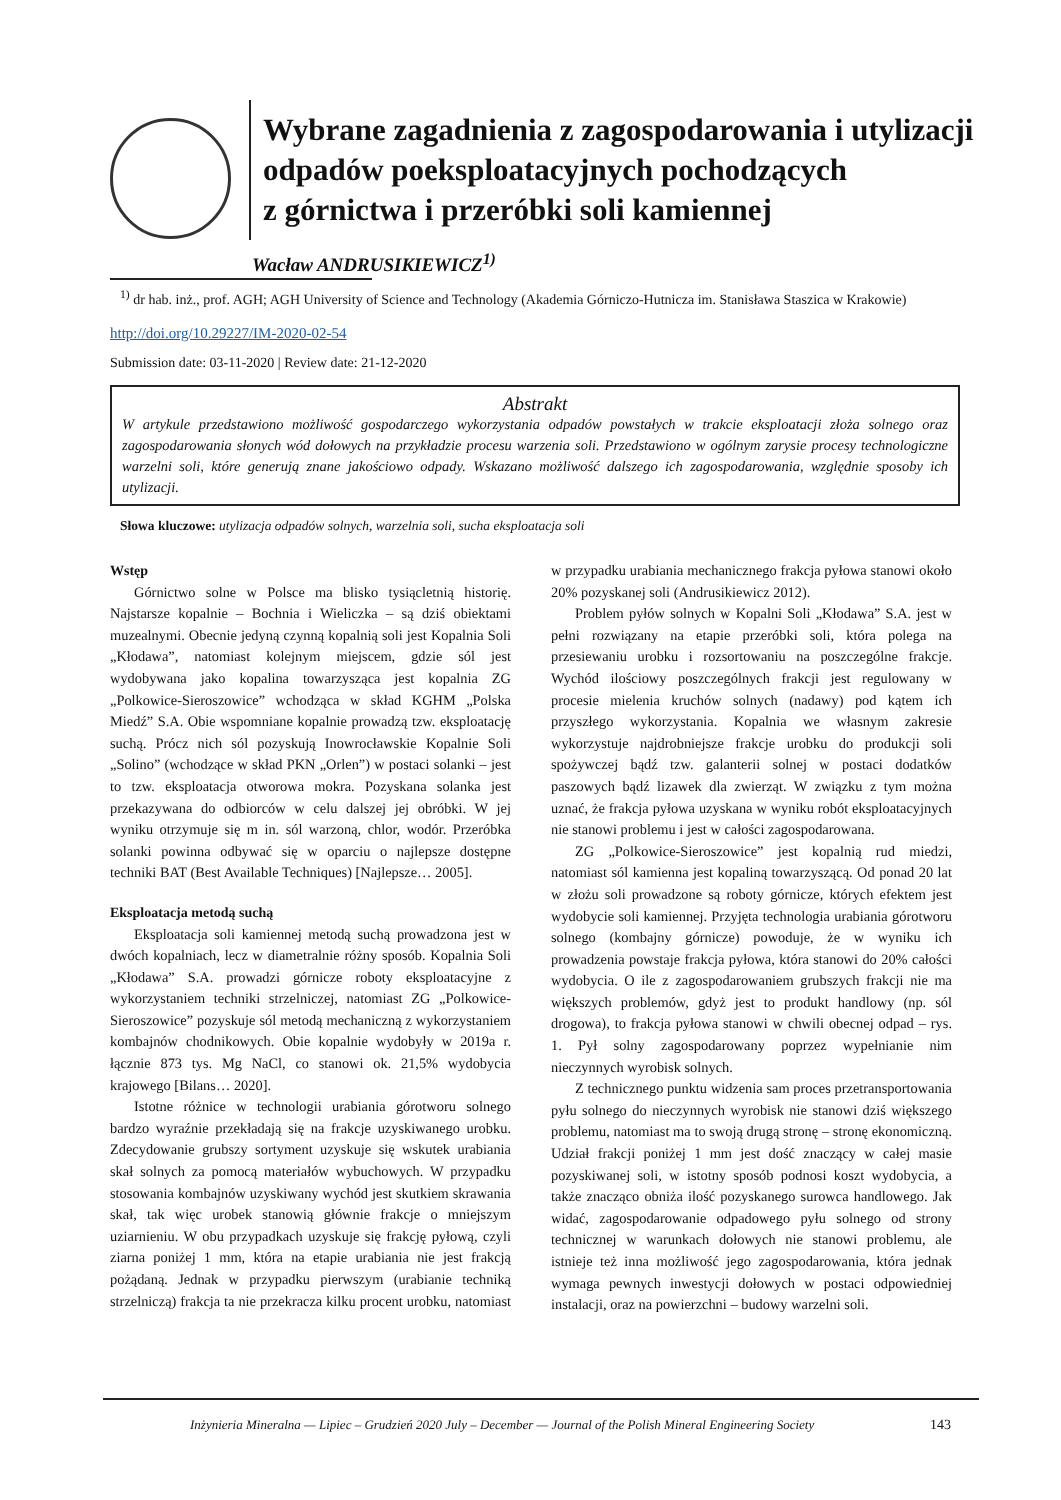Wybrane zagadnienia z zagospodarowania i utylizacji
odpadów poeksploatacyjnych pochodzących
z górnictwa i przeróbki soli kamiennej
Wacław ANDRUSIKIEWICZ<sup>1)</sup>
<sup>1)</sup> dr hab. inż., prof. AGH; AGH University of Science and Technology (Akademia Górniczo-Hutnicza im. Stanisława Staszica w Krakowie)
http://doi.org/10.29227/IM-2020-02-54
Submission date: 03-11-2020 | Review date: 21-12-2020
Abstrakt
W artykule przedstawiono możliwość gospodarczego wykorzystania odpadów powstałych w trakcie eksploatacji złoża solnego oraz zagospodarowania słonych wód dołowych na przykładzie procesu warzenia soli. Przedstawiono w ogólnym zarysie procesy technologiczne warzelni soli, które generują znane jakościowo odpady. Wskazano możliwość dalszego ich zagospodarowania, względnie sposoby ich utylizacji.
Słowa kluczowe: utylizacja odpadów solnych, warzelnia soli, sucha eksploatacja soli
Wstęp
Górnictwo solne w Polsce ma blisko tysiącletnią historię. Najstarsze kopalnie – Bochnia i Wieliczka – są dziś obiektami muzealnymi. Obecnie jedyną czynną kopalnią soli jest Kopalnia Soli „Kłodawa”, natomiast kolejnym miejscem, gdzie sól jest wydobywana jako kopalina towarzysząca jest kopalnia ZG „Polkowice-Sieroszowice” wchodząca w skład KGHM „Polska Miedź” S.A. Obie wspomniane kopalnie prowadzą tzw. eksploatację suchą. Prócz nich sól pozyskują Inowrocławskie Kopalnie Soli „Solino” (wchodzące w skład PKN „Orlen”) w postaci solanki – jest to tzw. eksploatacja otworowa mokra. Pozyskana solanka jest przekazywana do odbiorców w celu dalszej jej obróbki. W jej wyniku otrzymuje się m in. sól warzoną, chlor, wodór. Przeróbka solanki powinna odbywać się w oparciu o najlepsze dostępne techniki BAT (Best Available Techniques) [Najlepsze… 2005].
Eksploatacja metodą suchą
Eksploatacja soli kamiennej metodą suchą prowadzona jest w dwóch kopalniach, lecz w diametralnie różny sposób. Kopalnia Soli „Kłodawa” S.A. prowadzi górnicze roboty eksploatacyjne z wykorzystaniem techniki strzelniczej, natomiast ZG „Polkowice-Sieroszowice” pozyskuje sól metodą mechaniczną z wykorzystaniem kombajnów chodnikowych. Obie kopalnie wydobyły w 2019a r. łącznie 873 tys. Mg NaCl, co stanowi ok. 21,5% wydobycia krajowego [Bilans… 2020].
Istotne różnice w technologii urabiania górotworu solnego bardzo wyraźnie przekładają się na frakcje uzyskiwanego urobku. Zdecydowanie grubszy sortyment uzyskuje się wskutek urabiania skał solnych za pomocą materiałów wybuchowych. W przypadku stosowania kombajnów uzyskiwany wychód jest skutkiem skrawania skał, tak więc urobek stanowią głównie frakcje o mniejszym uziarnieniu. W obu przypadkach uzyskuje się frakcję pyłową, czyli ziarna poniżej 1 mm, która na etapie urabiania nie jest frakcją pożądaną. Jednak w przypadku pierwszym (urabianie techniką strzelniczą) frakcja ta nie przekracza kilku procent urobku, natomiast w przypadku urabiania mechanicznego frakcja pyłowa stanowi około 20% pozyskanej soli (Andrusikiewicz 2012).
Problem pyłów solnych w Kopalni Soli „Kłodawa” S.A. jest w pełni rozwiązany na etapie przeróbki soli, która polega na przesiewaniu urobku i rozsortowaniu na poszczególne frakcje. Wychód ilościowy poszczególnych frakcji jest regulowany w procesie mielenia kruchów solnych (nadawy) pod kątem ich przyszłego wykorzystania. Kopalnia we własnym zakresie wykorzystuje najdrobniejsze frakcje urobku do produkcji soli spożywczej bądź tzw. galanterii solnej w postaci dodatków paszowych bądź lizawek dla zwierząt. W związku z tym można uznać, że frakcja pyłowa uzyskana w wyniku robót eksploatacyjnych nie stanowi problemu i jest w całości zagospodarowana.
ZG „Polkowice-Sieroszowice” jest kopalnią rud miedzi, natomiast sól kamienna jest kopaliną towarzyszącą. Od ponad 20 lat w złożu soli prowadzone są roboty górnicze, których efektem jest wydobycie soli kamiennej. Przyjęta technologia urabiania górotworu solnego (kombajny górnicze) powoduje, że w wyniku ich prowadzenia powstaje frakcja pyłowa, która stanowi do 20% całości wydobycia. O ile z zagospodarowaniem grubszych frakcji nie ma większych problemów, gdyż jest to produkt handlowy (np. sól drogowa), to frakcja pyłowa stanowi w chwili obecnej odpad – rys. 1. Pył solny zagospodarowany poprzez wypełnianie nim nieczynnych wyrobisk solnych.
Z technicznego punktu widzenia sam proces przetransportowania pyłu solnego do nieczynnych wyrobisk nie stanowi dziś większego problemu, natomiast ma to swoją drugą stronę – stronę ekonomiczną. Udział frakcji poniżej 1 mm jest dość znaczący w całej masie pozyskiwanej soli, w istotny sposób podnosi koszt wydobycia, a także znacząco obniża ilość pozyskanego surowca handlowego. Jak widać, zagospodarowanie odpadowego pyłu solnego od strony technicznej w warunkach dołowych nie stanowi problemu, ale istnieje też inna możliwość jego zagospodarowania, która jednak wymaga pewnych inwestycji dołowych w postaci odpowiedniej instalacji, oraz na powierzchni – budowy warzelni soli.
Inżynieria Mineralna — Lipiec – Grudzień 2020 July – December — Journal of the Polish Mineral Engineering Society
143